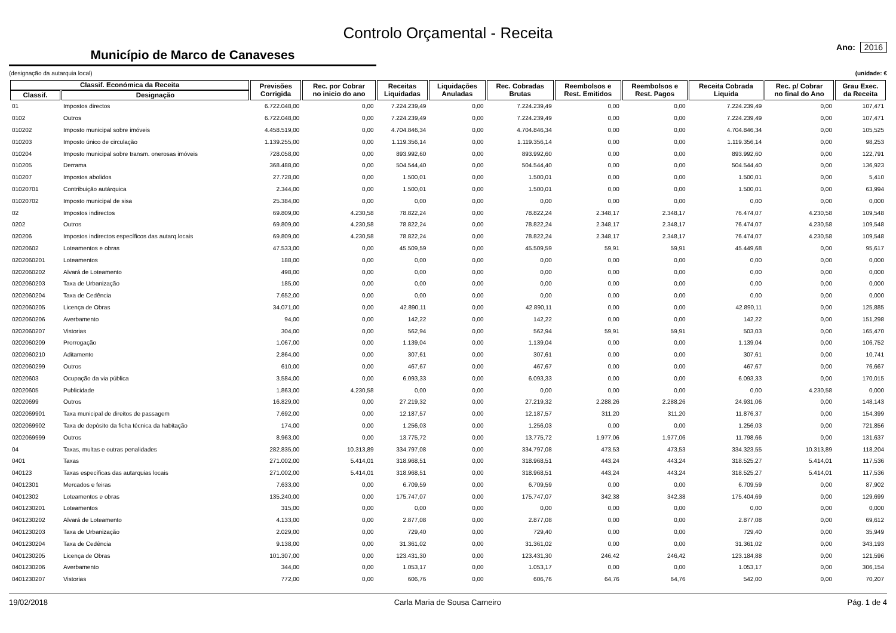Controlo Orçamental - Receita
Município de Marco de Canaveses
Ano: 2016
(designação da autarquia local) (unidade: €
| Classif. Económica da Receita | | Previsões Corrigida | Rec. por Cobrar no inicio do ano | Receitas Liquidadas | Liquidações Anuladas | Rec. Cobradas Brutas | Reembolsos e Rest. Emitidos | Reembolsos e Rest. Pagos | Receita Cobrada Liquida | Rec. p/ Cobrar no final do Ano | Grau Exec. da Receita |
| --- | --- | --- | --- | --- | --- | --- | --- | --- | --- | --- | --- |
| Classif. | Designação | | | | | | | | | | |
| 01 | Impostos directos | 6.722.048,00 | 0,00 | 7.224.239,49 | 0,00 | 7.224.239,49 | 0,00 | 0,00 | 7.224.239,49 | 0,00 | 107,471 |
| 0102 | Outros | 6.722.048,00 | 0,00 | 7.224.239,49 | 0,00 | 7.224.239,49 | 0,00 | 0,00 | 7.224.239,49 | 0,00 | 107,471 |
| 010202 | Imposto municipal sobre imóveis | 4.458.519,00 | 0,00 | 4.704.846,34 | 0,00 | 4.704.846,34 | 0,00 | 0,00 | 4.704.846,34 | 0,00 | 105,525 |
| 010203 | Imposto único de circulação | 1.139.255,00 | 0,00 | 1.119.356,14 | 0,00 | 1.119.356,14 | 0,00 | 0,00 | 1.119.356,14 | 0,00 | 98,253 |
| 010204 | Imposto municipal sobre transm. onerosas imóveis | 728.058,00 | 0,00 | 893.992,60 | 0,00 | 893.992,60 | 0,00 | 0,00 | 893.992,60 | 0,00 | 122,791 |
| 010205 | Derrama | 368.488,00 | 0,00 | 504.544,40 | 0,00 | 504.544,40 | 0,00 | 0,00 | 504.544,40 | 0,00 | 136,923 |
| 010207 | Impostos abolidos | 27.728,00 | 0,00 | 1.500,01 | 0,00 | 1.500,01 | 0,00 | 0,00 | 1.500,01 | 0,00 | 5,410 |
| 01020701 | Contribuição autárquica | 2.344,00 | 0,00 | 1.500,01 | 0,00 | 1.500,01 | 0,00 | 0,00 | 1.500,01 | 0,00 | 63,994 |
| 01020702 | Imposto municipal de sisa | 25.384,00 | 0,00 | 0,00 | 0,00 | 0,00 | 0,00 | 0,00 | 0,00 | 0,00 | 0,000 |
| 02 | Impostos indirectos | 69.809,00 | 4.230,58 | 78.822,24 | 0,00 | 78.822,24 | 2.348,17 | 2.348,17 | 76.474,07 | 4.230,58 | 109,548 |
| 0202 | Outros | 69.809,00 | 4.230,58 | 78.822,24 | 0,00 | 78.822,24 | 2.348,17 | 2.348,17 | 76.474,07 | 4.230,58 | 109,548 |
| 020206 | Impostos indirectos específicos das autarq.locais | 69.809,00 | 4.230,58 | 78.822,24 | 0,00 | 78.822,24 | 2.348,17 | 2.348,17 | 76.474,07 | 4.230,58 | 109,548 |
| 02020602 | Loteamentos e obras | 47.533,00 | 0,00 | 45.509,59 | 0,00 | 45.509,59 | 59,91 | 59,91 | 45.449,68 | 0,00 | 95,617 |
| 0202060201 | Loteamentos | 188,00 | 0,00 | 0,00 | 0,00 | 0,00 | 0,00 | 0,00 | 0,00 | 0,00 | 0,000 |
| 0202060202 | Alvará de Loteamento | 498,00 | 0,00 | 0,00 | 0,00 | 0,00 | 0,00 | 0,00 | 0,00 | 0,00 | 0,000 |
| 0202060203 | Taxa de Urbanização | 185,00 | 0,00 | 0,00 | 0,00 | 0,00 | 0,00 | 0,00 | 0,00 | 0,00 | 0,000 |
| 0202060204 | Taxa de Cedência | 7.652,00 | 0,00 | 0,00 | 0,00 | 0,00 | 0,00 | 0,00 | 0,00 | 0,00 | 0,000 |
| 0202060205 | Licença de Obras | 34.071,00 | 0,00 | 42.890,11 | 0,00 | 42.890,11 | 0,00 | 0,00 | 42.890,11 | 0,00 | 125,885 |
| 0202060206 | Averbamento | 94,00 | 0,00 | 142,22 | 0,00 | 142,22 | 0,00 | 0,00 | 142,22 | 0,00 | 151,298 |
| 0202060207 | Vistorias | 304,00 | 0,00 | 562,94 | 0,00 | 562,94 | 59,91 | 59,91 | 503,03 | 0,00 | 165,470 |
| 0202060209 | Prorrogação | 1.067,00 | 0,00 | 1.139,04 | 0,00 | 1.139,04 | 0,00 | 0,00 | 1.139,04 | 0,00 | 106,752 |
| 0202060210 | Aditamento | 2.864,00 | 0,00 | 307,61 | 0,00 | 307,61 | 0,00 | 0,00 | 307,61 | 0,00 | 10,741 |
| 0202060299 | Outros | 610,00 | 0,00 | 467,67 | 0,00 | 467,67 | 0,00 | 0,00 | 467,67 | 0,00 | 76,667 |
| 02020603 | Ocupação da via pública | 3.584,00 | 0,00 | 6.093,33 | 0,00 | 6.093,33 | 0,00 | 0,00 | 6.093,33 | 0,00 | 170,015 |
| 02020605 | Publicidade | 1.863,00 | 4.230,58 | 0,00 | 0,00 | 0,00 | 0,00 | 0,00 | 0,00 | 4.230,58 | 0,000 |
| 02020699 | Outros | 16.829,00 | 0,00 | 27.219,32 | 0,00 | 27.219,32 | 2.288,26 | 2.288,26 | 24.931,06 | 0,00 | 148,143 |
| 0202069901 | Taxa municipal de direitos de passagem | 7.692,00 | 0,00 | 12.187,57 | 0,00 | 12.187,57 | 311,20 | 311,20 | 11.876,37 | 0,00 | 154,399 |
| 0202069902 | Taxa de depósito da ficha técnica da habitação | 174,00 | 0,00 | 1.256,03 | 0,00 | 1.256,03 | 0,00 | 0,00 | 1.256,03 | 0,00 | 721,856 |
| 0202069999 | Outros | 8.963,00 | 0,00 | 13.775,72 | 0,00 | 13.775,72 | 1.977,06 | 1.977,06 | 11.798,66 | 0,00 | 131,637 |
| 04 | Taxas, multas e outras penalidades | 282.835,00 | 10.313,89 | 334.797,08 | 0,00 | 334.797,08 | 473,53 | 473,53 | 334.323,55 | 10.313,89 | 118,204 |
| 0401 | Taxas | 271.002,00 | 5.414,01 | 318.968,51 | 0,00 | 318.968,51 | 443,24 | 443,24 | 318.525,27 | 5.414,01 | 117,536 |
| 040123 | Taxas específicas das autarquias locais | 271.002,00 | 5.414,01 | 318.968,51 | 0,00 | 318.968,51 | 443,24 | 443,24 | 318.525,27 | 5.414,01 | 117,536 |
| 04012301 | Mercados e feiras | 7.633,00 | 0,00 | 6.709,59 | 0,00 | 6.709,59 | 0,00 | 0,00 | 6.709,59 | 0,00 | 87,902 |
| 04012302 | Loteamentos e obras | 135.240,00 | 0,00 | 175.747,07 | 0,00 | 175.747,07 | 342,38 | 342,38 | 175.404,69 | 0,00 | 129,699 |
| 0401230201 | Loteamentos | 315,00 | 0,00 | 0,00 | 0,00 | 0,00 | 0,00 | 0,00 | 0,00 | 0,00 | 0,000 |
| 0401230202 | Alvará de Loteamento | 4.133,00 | 0,00 | 2.877,08 | 0,00 | 2.877,08 | 0,00 | 0,00 | 2.877,08 | 0,00 | 69,612 |
| 0401230203 | Taxa de Urbanização | 2.029,00 | 0,00 | 729,40 | 0,00 | 729,40 | 0,00 | 0,00 | 729,40 | 0,00 | 35,949 |
| 0401230204 | Taxa de Cedência | 9.138,00 | 0,00 | 31.361,02 | 0,00 | 31.361,02 | 0,00 | 0,00 | 31.361,02 | 0,00 | 343,193 |
| 0401230205 | Licença de Obras | 101.307,00 | 0,00 | 123.431,30 | 0,00 | 123.431,30 | 246,42 | 246,42 | 123.184,88 | 0,00 | 121,596 |
| 0401230206 | Averbamento | 344,00 | 0,00 | 1.053,17 | 0,00 | 1.053,17 | 0,00 | 0,00 | 1.053,17 | 0,00 | 306,154 |
| 0401230207 | Vistorias | 772,00 | 0,00 | 606,76 | 0,00 | 606,76 | 64,76 | 64,76 | 542,00 | 0,00 | 70,207 |
19/02/2018 Carla Maria de Sousa Carneiro Pág. 1 de 4